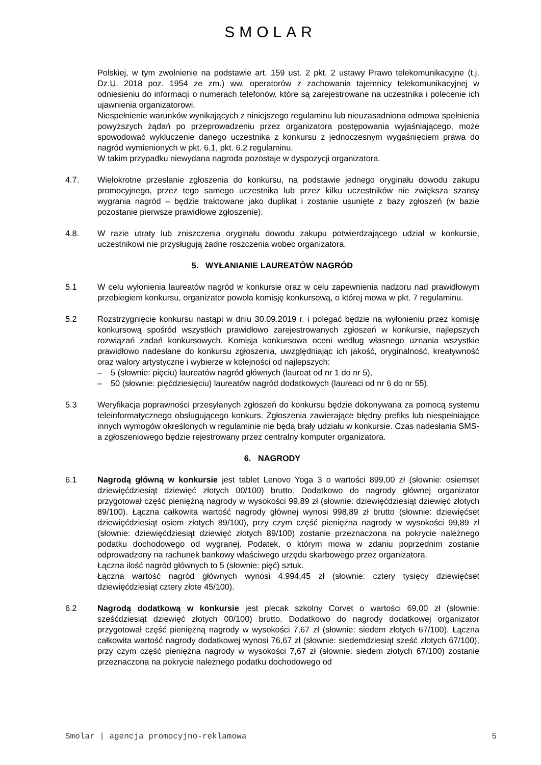SMOLAR
Polskiej, w tym zwolnienie na podstawie art. 159 ust. 2 pkt. 2 ustawy Prawo telekomunikacyjne (t.j. Dz.U. 2018 poz. 1954 ze zm.) ww. operatorów z zachowania tajemnicy telekomunikacyjnej w odniesieniu do informacji o numerach telefonów, które są zarejestrowane na uczestnika i polecenie ich ujawnienia organizatorowi.
Niespełnienie warunków wynikających z niniejszego regulaminu lub nieuzasadniona odmowa spełnienia powyższych żądań po przeprowadzeniu przez organizatora postępowania wyjaśniającego, może spowodować wykluczenie danego uczestnika z konkursu z jednoczesnym wygaśnięciem prawa do nagród wymienionych w pkt. 6.1, pkt. 6.2 regulaminu.
W takim przypadku niewydana nagroda pozostaje w dyspozycji organizatora.
4.7. Wielokrotne przesłanie zgłoszenia do konkursu, na podstawie jednego oryginału dowodu zakupu promocyjnego, przez tego samego uczestnika lub przez kilku uczestników nie zwiększa szansy wygrania nagród – będzie traktowane jako duplikat i zostanie usunięte z bazy zgłoszeń (w bazie pozostanie pierwsze prawidłowe zgłoszenie).
4.8. W razie utraty lub zniszczenia oryginału dowodu zakupu potwierdzającego udział w konkursie, uczestnikowi nie przysługują żadne roszczenia wobec organizatora.
5. WYŁANIANIE LAUREATÓW NAGRÓD
5.1 W celu wyłonienia laureatów nagród w konkursie oraz w celu zapewnienia nadzoru nad prawidłowym przebiegiem konkursu, organizator powoła komisję konkursową, o której mowa w pkt. 7 regulaminu.
5.2 Rozstrzygnięcie konkursu nastąpi w dniu 30.09.2019 r. i polegać będzie na wyłonieniu przez komisję konkursową spośród wszystkich prawidłowo zarejestrowanych zgłoszeń w konkursie, najlepszych rozwiązań zadań konkursowych. Komisja konkursowa oceni według własnego uznania wszystkie prawidłowo nadesłane do konkursu zgłoszenia, uwzględniając ich jakość, oryginalność, kreatywność oraz walory artystyczne i wybierze w kolejności od najlepszych:
– 5 (słownie: pięciu) laureatów nagród głównych (laureat od nr 1 do nr 5),
– 50 (słownie: pięćdziesięciu) laureatów nagród dodatkowych (laureaci od nr 6 do nr 55).
5.3 Weryfikacja poprawności przesyłanych zgłoszeń do konkursu będzie dokonywana za pomocą systemu teleinformatycznego obsługującego konkurs. Zgłoszenia zawierające błędny prefiks lub niespełniające innych wymogów określonych w regulaminie nie będą brały udziału w konkursie. Czas nadesłania SMS-a zgłoszeniowego będzie rejestrowany przez centralny komputer organizatora.
6. NAGRODY
6.1 Nagrodą główną w konkursie jest tablet Lenovo Yoga 3 o wartości 899,00 zł (słownie: osiemset dziewięćdziesiąt dziewięć złotych 00/100) brutto. Dodatkowo do nagrody głównej organizator przygotował część pieniężną nagrody w wysokości 99,89 zł (słownie: dziewięćdziesiąt dziewięć złotych 89/100). Łączna całkowita wartość nagrody głównej wynosi 998,89 zł brutto (słownie: dziewięćset dziewięćdziesiąt osiem złotych 89/100), przy czym część pieniężna nagrody w wysokości 99,89 zł (słownie: dziewięćdziesiąt dziewięć złotych 89/100) zostanie przeznaczona na pokrycie należnego podatku dochodowego od wygranej. Podatek, o którym mowa w zdaniu poprzednim zostanie odprowadzony na rachunek bankowy właściwego urzędu skarbowego przez organizatora.
Łączna ilość nagród głównych to 5 (słownie: pięć) sztuk.
Łączna wartość nagród głównych wynosi 4.994,45 zł (słownie: cztery tysięcy dziewięćset dziewięćdziesiąt cztery złote 45/100).
6.2 Nagrodą dodatkową w konkursie jest plecak szkolny Corvet o wartości 69,00 zł (słownie: sześćdziesiąt dziewięć złotych 00/100) brutto. Dodatkowo do nagrody dodatkowej organizator przygotował część pieniężną nagrody w wysokości 7,67 zł (słownie: siedem złotych 67/100). Łączna całkowita wartość nagrody dodatkowej wynosi 76,67 zł (słownie: siedemdziesiąt sześć złotych 67/100), przy czym część pieniężna nagrody w wysokości 7,67 zł (słownie: siedem złotych 67/100) zostanie przeznaczona na pokrycie należnego podatku dochodowego od
Smolar | agencja promocyjno-reklamowa 5